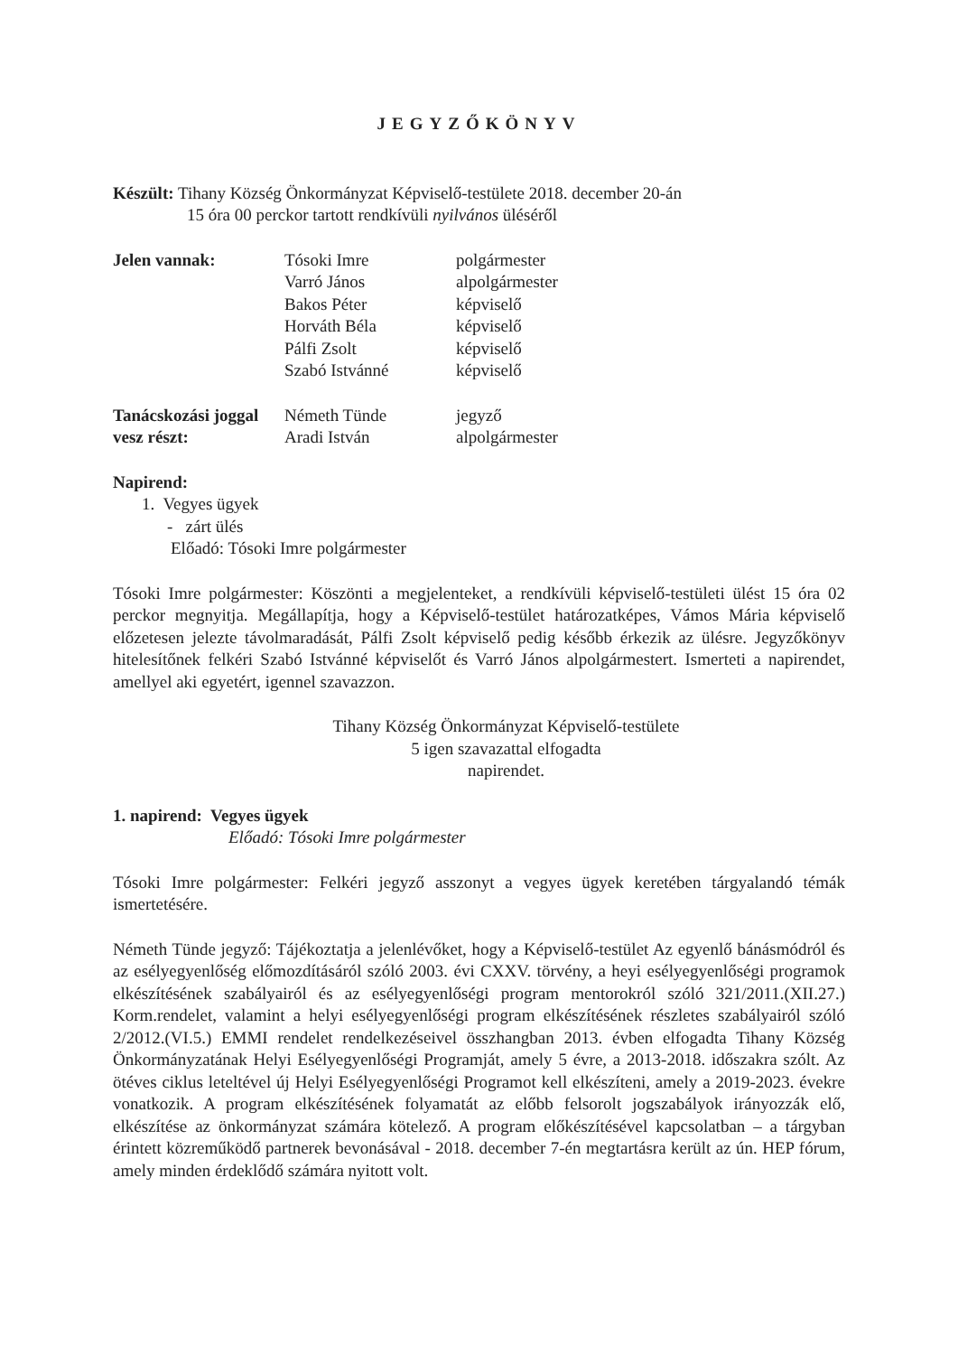JEGYZŐKÖNYV
Készült: Tihany Község Önkormányzat Képviselő-testülete 2018. december 20-án
15 óra 00 perckor tartott rendkívüli nyilvános üléséről
| Jelen vannak: | Tósoki Imre | polgármester |
| | Varró János | alpolgármester |
| | Bakos Péter | képviselő |
| | Horváth Béla | képviselő |
| | Pálfi Zsolt | képviselő |
| | Szabó Istvánné | képviselő |
| Tanácskozási joggal | Németh Tünde | jegyző |
| vesz részt: | Aradi István | alpolgármester |
Napirend:
1. Vegyes ügyek
- zárt ülés
Előadó: Tósoki Imre polgármester
Tósoki Imre polgármester: Köszönti a megjelenteket, a rendkívüli képviselő-testületi ülést 15 óra 02 perckor megnyitja. Megállapítja, hogy a Képviselő-testület határozatképes, Vámos Mária képviselő előzetesen jelezte távolmaradását, Pálfi Zsolt képviselő pedig később érkezik az ülésre. Jegyzőkönyv hitelesítőnek felkéri Szabó Istvánné képviselőt és Varró János alpolgármestert. Ismerteti a napirendet, amellyel aki egyetért, igennel szavazzon.
Tihany Község Önkormányzat Képviselő-testülete
5 igen szavazattal elfogadta
napirendet.
1. napirend: Vegyes ügyek
Előadó: Tósoki Imre polgármester
Tósoki Imre polgármester: Felkéri jegyző asszonyt a vegyes ügyek keretében tárgyalandó témák ismertetésére.
Németh Tünde jegyző: Tájékoztatja a jelenlévőket, hogy a Képviselő-testület Az egyenlő bánásmódról és az esélyegyenlőség előmozdításáról szóló 2003. évi CXXV. törvény, a heyi esélyegyenlőségi programok elkészítésének szabályairól és az esélyegyenlőségi program mentorokról szóló 321/2011.(XII.27.) Korm.rendelet, valamint a helyi esélyegyenlőségi program elkészítésének részletes szabályairól szóló 2/2012.(VI.5.) EMMI rendelet rendelkezéseivel összhangban 2013. évben elfogadta Tihany Község Önkormányzatának Helyi Esélyegyenlőségi Programját, amely 5 évre, a 2013-2018. időszakra szólt. Az ötéves ciklus leteltével új Helyi Esélyegyenlőségi Programot kell elkészíteni, amely a 2019-2023. évekre vonatkozik. A program elkészítésének folyamatát az előbb felsorolt jogszabályok irányozzák elő, elkészítése az önkormányzat számára kötelező. A program előkészítésével kapcsolatban – a tárgyban érintett közreműködő partnerek bevonásával - 2018. december 7-én megtartásra került az ún. HEP fórum, amely minden érdeklődő számára nyitott volt.